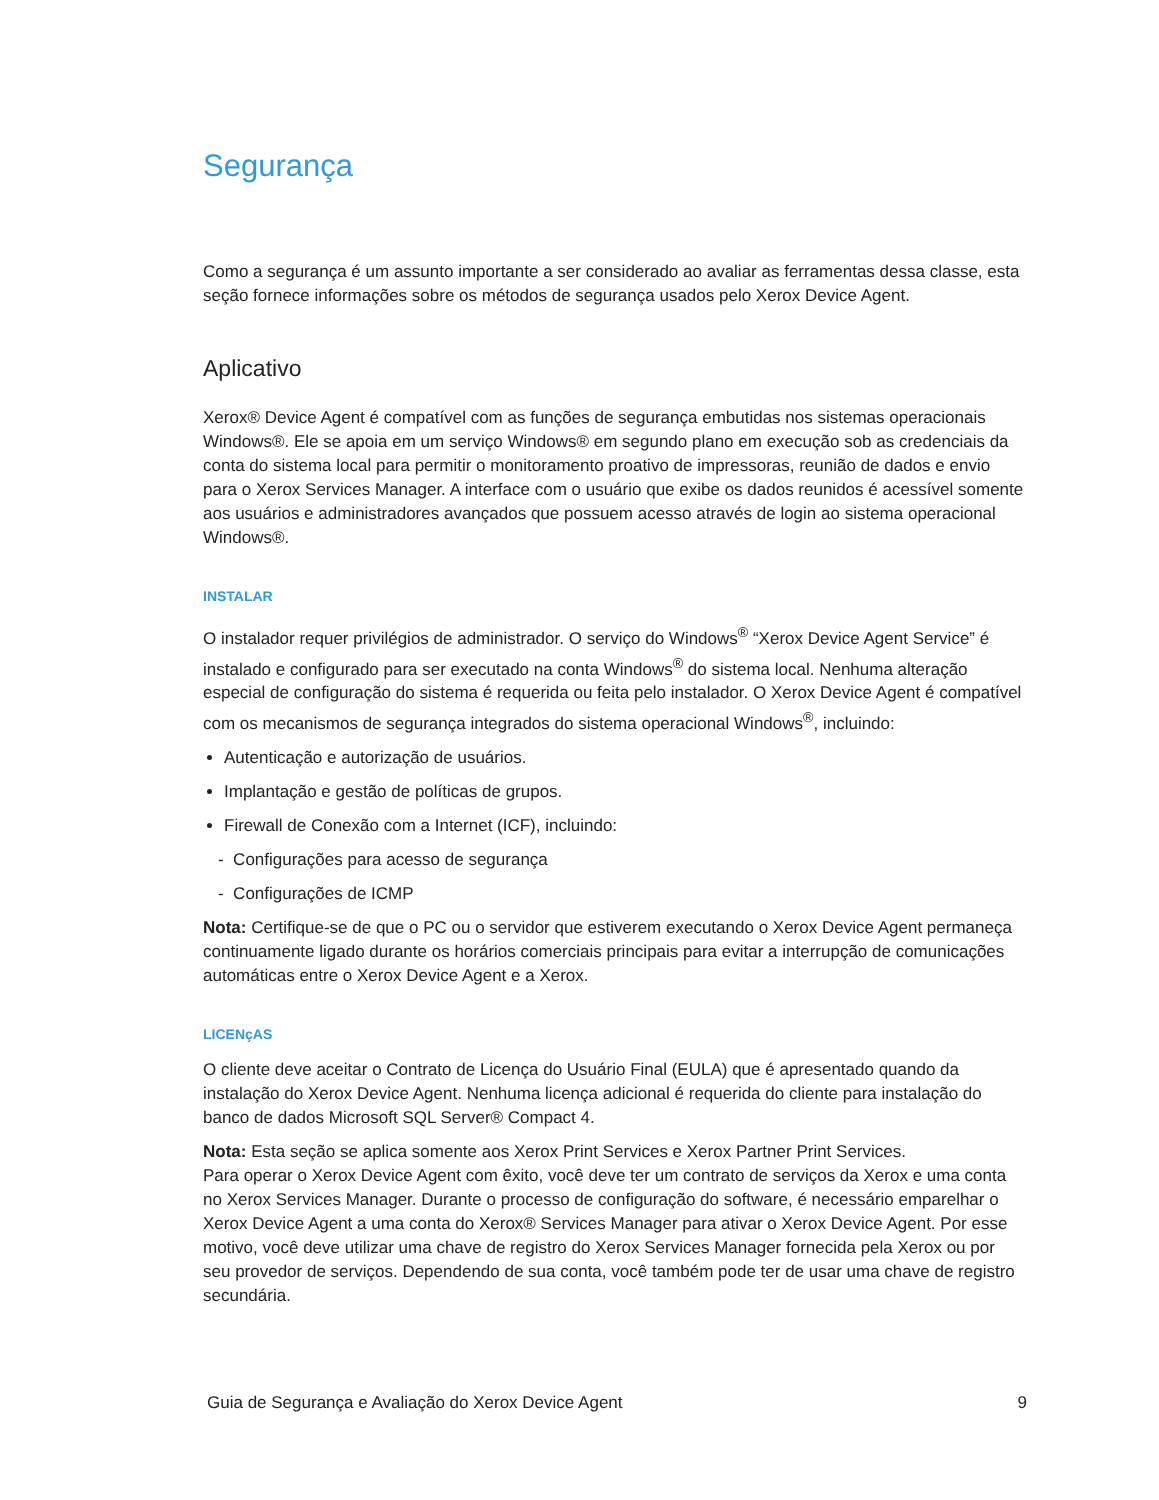Segurança
Como a segurança é um assunto importante a ser considerado ao avaliar as ferramentas dessa classe, esta seção fornece informações sobre os métodos de segurança usados pelo Xerox Device Agent.
Aplicativo
Xerox® Device Agent é compatível com as funções de segurança embutidas nos sistemas operacionais Windows®. Ele se apoia em um serviço Windows® em segundo plano em execução sob as credenciais da conta do sistema local para permitir o monitoramento proativo de impressoras, reunião de dados e envio para o Xerox Services Manager. A interface com o usuário que exibe os dados reunidos é acessível somente aos usuários e administradores avançados que possuem acesso através de login ao sistema operacional Windows®.
INSTALAR
O instalador requer privilégios de administrador. O serviço do Windows<sup>®</sup> “Xerox Device Agent Service” é instalado e configurado para ser executado na conta Windows<sup>®</sup> do sistema local. Nenhuma alteração especial de configuração do sistema é requerida ou feita pelo instalador. O Xerox Device Agent é compatível com os mecanismos de segurança integrados do sistema operacional Windows<sup>®</sup>, incluindo:
Autenticação e autorização de usuários.
Implantação e gestão de políticas de grupos.
Firewall de Conexão com a Internet (ICF), incluindo:
- Configurações para acesso de segurança
- Configurações de ICMP
Nota: Certifique-se de que o PC ou o servidor que estiverem executando o Xerox Device Agent permaneça continuamente ligado durante os horários comerciais principais para evitar a interrupção de comunicações automáticas entre o Xerox Device Agent e a Xerox.
LICENçAS
O cliente deve aceitar o Contrato de Licença do Usuário Final (EULA) que é apresentado quando da instalação do Xerox Device Agent. Nenhuma licença adicional é requerida do cliente para instalação do banco de dados Microsoft SQL Server® Compact 4.
Nota: Esta seção se aplica somente aos Xerox Print Services e Xerox Partner Print Services.
Para operar o Xerox Device Agent com êxito, você deve ter um contrato de serviços da Xerox e uma conta no Xerox Services Manager. Durante o processo de configuração do software, é necessário emparelhar o Xerox Device Agent a uma conta do Xerox® Services Manager para ativar o Xerox Device Agent. Por esse motivo, você deve utilizar uma chave de registro do Xerox Services Manager fornecida pela Xerox ou por seu provedor de serviços. Dependendo de sua conta, você também pode ter de usar uma chave de registro secundária.
Guia de Segurança e Avaliação do Xerox Device Agent 9